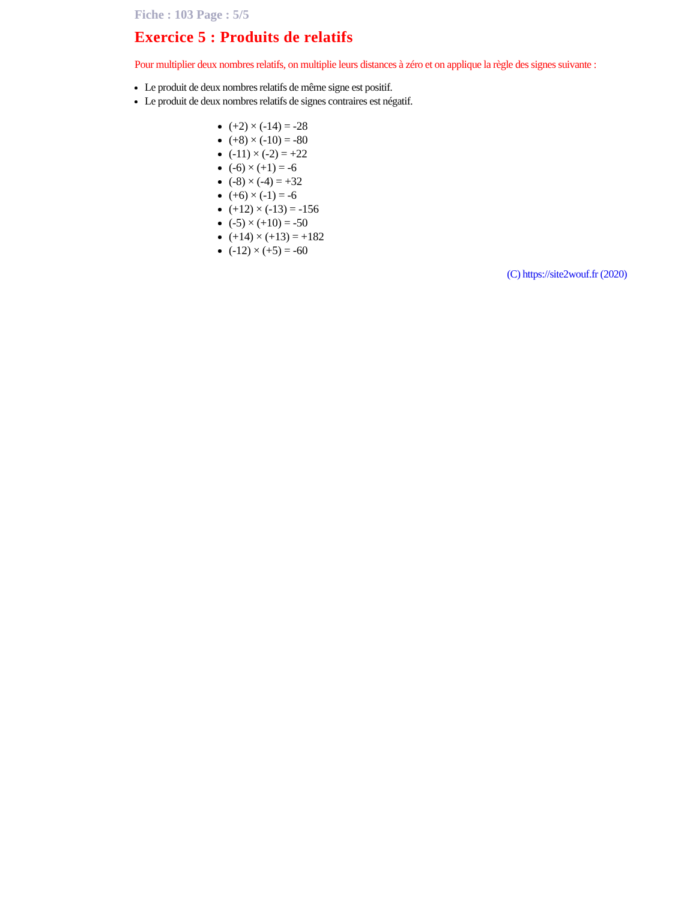Fiche : 103 Page : 5/5
Exercice 5 : Produits de relatifs
Pour multiplier deux nombres relatifs, on multiplie leurs distances à zéro et on applique la règle des signes suivante :
Le produit de deux nombres relatifs de même signe est positif.
Le produit de deux nombres relatifs de signes contraires est négatif.
(+2) × (-14) = -28
(+8) × (-10) = -80
(-11) × (-2) = +22
(-6) × (+1) = -6
(-8) × (-4) = +32
(+6) × (-1) = -6
(+12) × (-13) = -156
(-5) × (+10) = -50
(+14) × (+13) = +182
(-12) × (+5) = -60
(C) https://site2wouf.fr (2020)